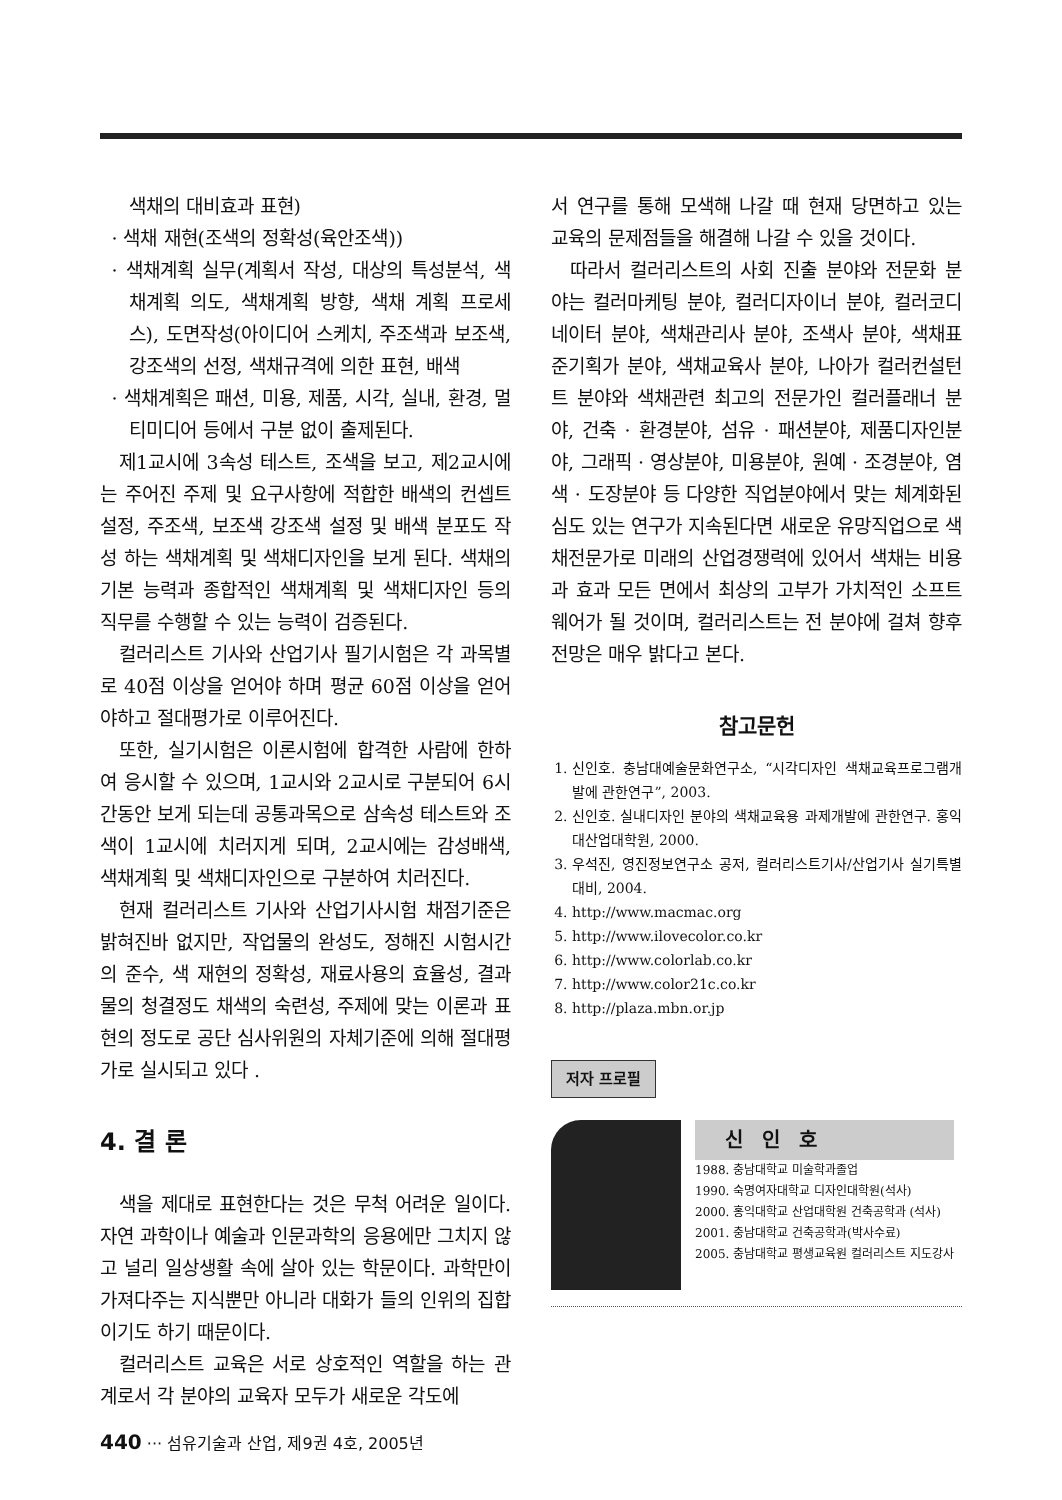색채의 대비효과 표현)
· 색채 재현(조색의 정확성(육안조색))
· 색채계획 실무(계획서 작성, 대상의 특성분석, 색채계획 의도, 색채계획 방향, 색채 계획 프로세스), 도면작성(아이디어 스케치, 주조색과 보조색, 강조색의 선정, 색채규격에 의한 표현, 배색
· 색채계획은 패션, 미용, 제품, 시각, 실내, 환경, 멀티미디어 등에서 구분 없이 출제된다.
제1교시에 3속성 테스트, 조색을 보고, 제2교시에는 주어진 주제 및 요구사항에 적합한 배색의 컨셉트 설정, 주조색, 보조색 강조색 설정 및 배색 분포도 작성 하는 색채계획 및 색채디자인을 보게 된다. 색채의 기본 능력과 종합적인 색채계획 및 색채디자인 등의 직무를 수행할 수 있는 능력이 검증된다.
컬러리스트 기사와 산업기사 필기시험은 각 과목별로 40점 이상을 얻어야 하며 평균 60점 이상을 얻어야하고 절대평가로 이루어진다.
또한, 실기시험은 이론시험에 합격한 사람에 한하여 응시할 수 있으며, 1교시와 2교시로 구분되어 6시간동안 보게 되는데 공통과목으로 삼속성 테스트와 조색이 1교시에 치러지게 되며, 2교시에는 감성배색, 색채계획 및 색채디자인으로 구분하여 치러진다.
현재 컬러리스트 기사와 산업기사시험 채점기준은 밝혀진바 없지만, 작업물의 완성도, 정해진 시험시간의 준수, 색 재현의 정확성, 재료사용의 효율성, 결과물의 청결정도 채색의 숙련성, 주제에 맞는 이론과 표현의 정도로 공단 심사위원의 자체기준에 의해 절대평가로 실시되고 있다 .
4. 결 론
색을 제대로 표현한다는 것은 무척 어려운 일이다. 자연 과학이나 예술과 인문과학의 응용에만 그치지 않고 널리 일상생활 속에 살아 있는 학문이다. 과학만이 가져다주는 지식뿐만 아니라 대화가 들의 인위의 집합이기도 하기 때문이다.
컬러리스트 교육은 서로 상호적인 역할을 하는 관계로서 각 분야의 교육자 모두가 새로운 각도에
서 연구를 통해 모색해 나갈 때 현재 당면하고 있는 교육의 문제점들을 해결해 나갈 수 있을 것이다.
따라서 컬러리스트의 사회 진출 분야와 전문화 분야는 컬러마케팅 분야, 컬러디자이너 분야, 컬러코디네이터 분야, 색채관리사 분야, 조색사 분야, 색채표준기획가 분야, 색채교육사 분야, 나아가 컬러컨설턴트 분야와 색채관련 최고의 전문가인 컬러플래너 분야, 건축 · 환경분야, 섬유 · 패션분야, 제품디자인분야, 그래픽 · 영상분야, 미용분야, 원예 · 조경분야, 염색 · 도장분야 등 다양한 직업분야에서 맞는 체계화된 심도 있는 연구가 지속된다면 새로운 유망직업으로 색채전문가로 미래의 산업경쟁력에 있어서 색채는 비용과 효과 모든 면에서 최상의 고부가 가치적인 소프트웨어가 될 것이며, 컬러리스트는 전 분야에 걸쳐 향후전망은 매우 밝다고 본다.
참고문헌
1. 신인호. 충남대예술문화연구소, “시각디자인 색채교육프로그램개발에 관한연구”, 2003.
2. 신인호. 실내디자인 분야의 색채교육용 과제개발에 관한연구. 홍익대산업대학원, 2000.
3. 우석진, 영진정보연구소 공저, 컬러리스트기사/산업기사 실기특별대비, 2004.
4. http://www.macmac.org
5. http://www.ilovecolor.co.kr
6. http://www.colorlab.co.kr
7. http://www.color21c.co.kr
8. http://plaza.mbn.or.jp
저자 프로필
신 인 호
1988. 충남대학교 미술학과졸업
1990. 숙명여자대학교 디자인대학원(석사)
2000. 홍익대학교 산업대학원 건축공학과 (석사)
2001. 충남대학교 건축공학과(박사수료)
2005. 충남대학교 평생교육원 컬러리스트 지도강사
440 ··· 섬유기술과 산업, 제9권 4호, 2005년